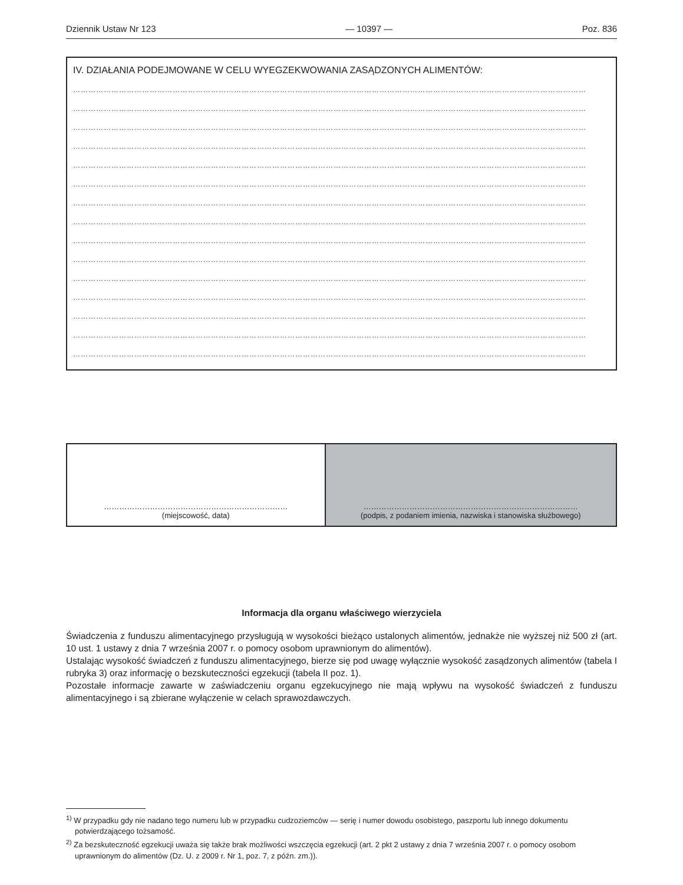Dziennik Ustaw Nr 123 — 10397 — Poz. 836
IV. DZIAŁANIA PODEJMOWANE W CELU WYEGZEKWOWANIA ZASĄDZONYCH ALIMENTÓW:
…………………………………………………………………………………………………………………………………………………………………………………
…………………………………………………………………………………………………………………………………………………………………………………
…………………………………………………………………………………………………………………………………………………………………………………
…………………………………………………………………………………………………………………………………………………………………………………
…………………………………………………………………………………………………………………………………………………………………………………
…………………………………………………………………………………………………………………………………………………………………………………
…………………………………………………………………………………………………………………………………………………………………………………
…………………………………………………………………………………………………………………………………………………………………………………
…………………………………………………………………………………………………………………………………………………………………………………
…………………………………………………………………………………………………………………………………………………………………………………
…………………………………………………………………………………………………………………………………………………………………………………
…………………………………………………………………………………………………………………………………………………………………………………
…………………………………………………………………………………………………………………………………………………………………………………
…………………………………………………………………………………………………………………………………………………………………………………
…………………………………………………………………………………………………………………………………………………………………………………
| ……………………………………………………………… (miejscowość, data) | ………………………………………………………………………… (podpis, z podaniem imienia, nazwiska i stanowiska służbowego) |
Informacja dla organu właściwego wierzyciela
Świadczenia z funduszu alimentacyjnego przysługują w wysokości bieżąco ustalonych alimentów, jednakże nie wyższej niż 500 zł (art. 10 ust. 1 ustawy z dnia 7 września 2007 r. o pomocy osobom uprawnionym do alimentów).
Ustalając wysokość świadczeń z funduszu alimentacyjnego, bierze się pod uwagę wyłącznie wysokość zasądzonych alimentów (tabela I rubryka 3) oraz informację o bezskuteczności egzekucji (tabela II poz. 1).
Pozostałe informacje zawarte w zaświadczeniu organu egzekucyjnego nie mają wpływu na wysokość świadczeń z funduszu alimentacyjnego i są zbierane wyłączenie w celach sprawozdawczych.
<sup>1)</sup> W przypadku gdy nie nadano tego numeru lub w przypadku cudzoziemców — serię i numer dowodu osobistego, paszportu lub innego dokumentu potwierdzającego tożsamość.
<sup>2)</sup> Za bezskuteczność egzekucji uważa się także brak możliwości wszczęcia egzekucji (art. 2 pkt 2 ustawy z dnia 7 września 2007 r. o pomocy osobom uprawnionym do alimentów (Dz. U. z 2009 r. Nr 1, poz. 7, z późn. zm.)).